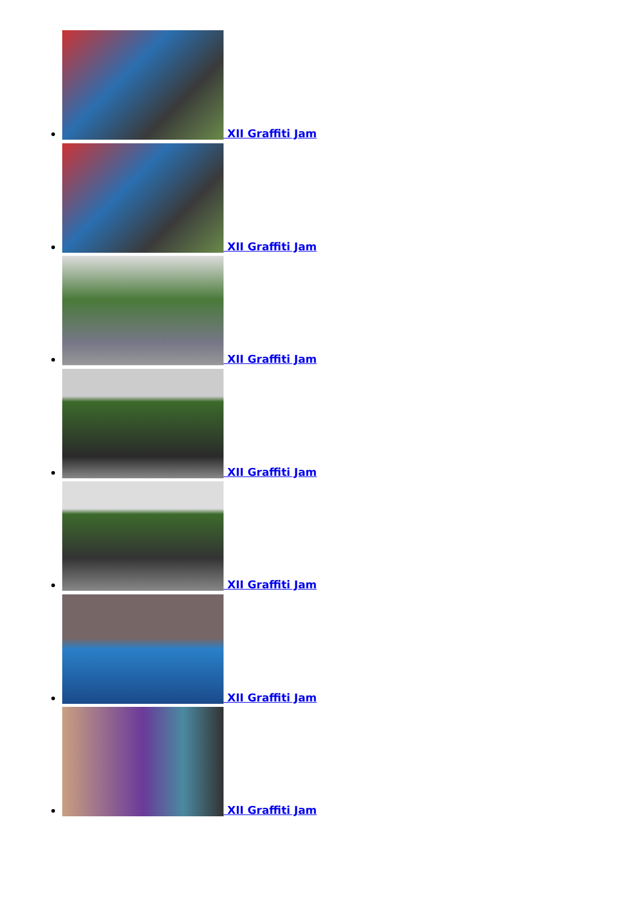XII Graffiti Jam
XII Graffiti Jam
XII Graffiti Jam
XII Graffiti Jam
XII Graffiti Jam
XII Graffiti Jam
XII Graffiti Jam